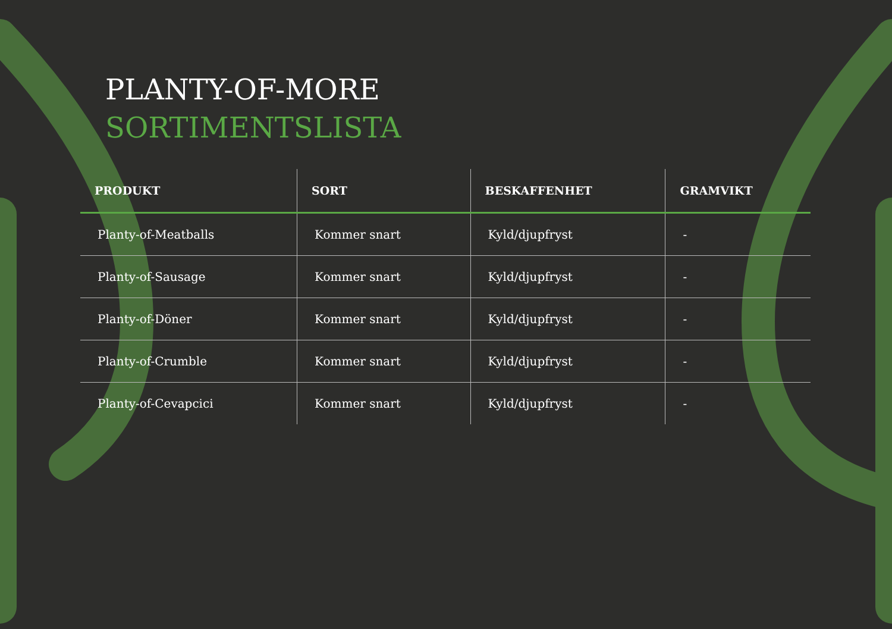PLANTY-OF-MORE
SORTIMENTSLISTA
| PRODUKT | SORT | BESKAFFENHET | GRAMVIKT |
| --- | --- | --- | --- |
| Planty-of-Meatballs | Kommer snart | Kyld/djupfryst | - |
| Planty-of-Sausage | Kommer snart | Kyld/djupfryst | - |
| Planty-of-Döner | Kommer snart | Kyld/djupfryst | - |
| Planty-of-Crumble | Kommer snart | Kyld/djupfryst | - |
| Planty-of-Cevapcici | Kommer snart | Kyld/djupfryst | - |